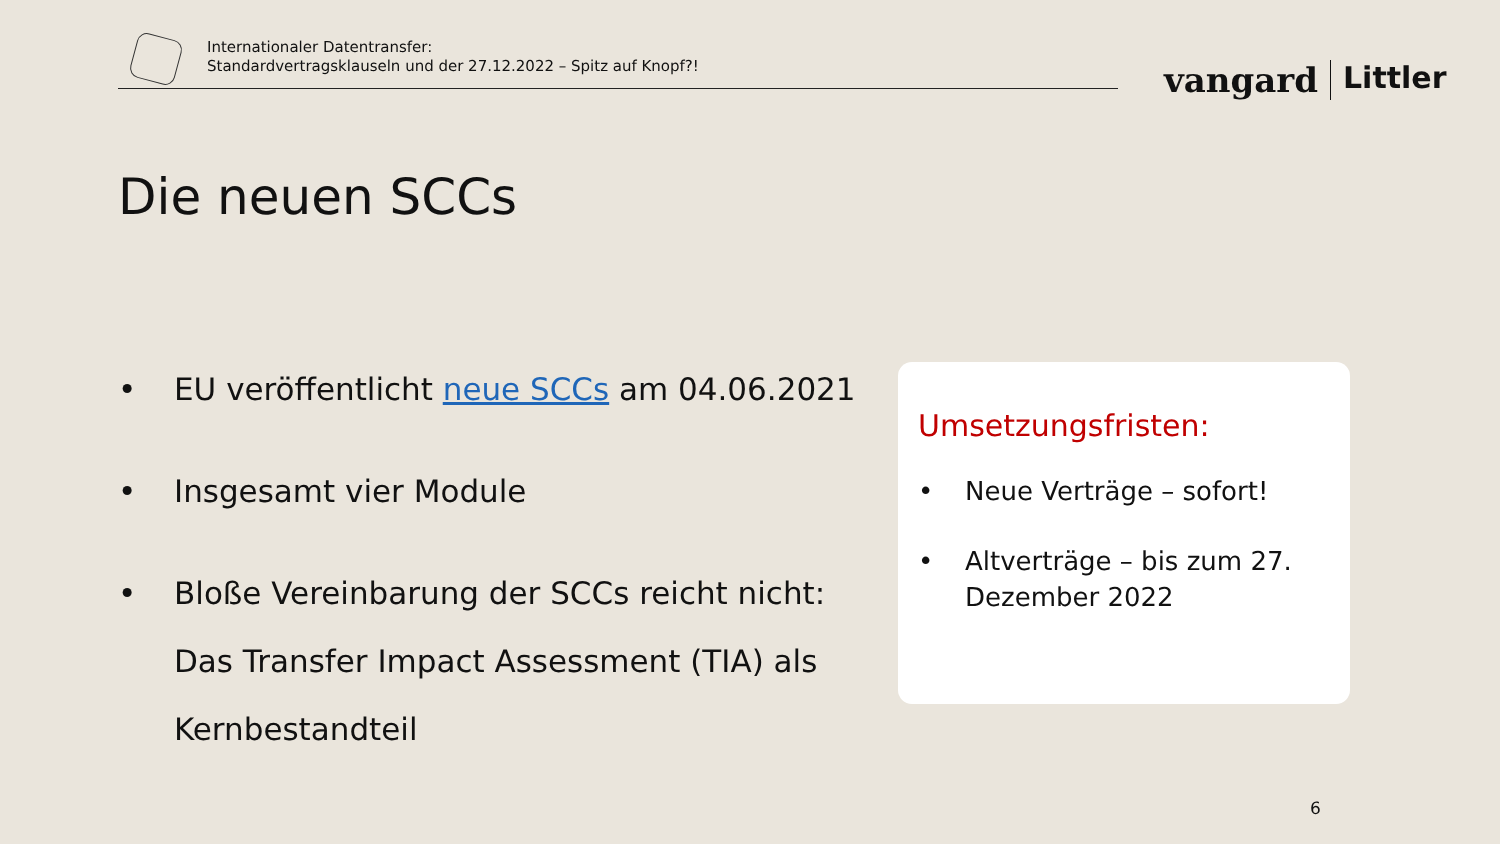Internationaler Datentransfer:
Standardvertragsklauseln und der 27.12.2022 – Spitz auf Knopf?!
vangard Littler
Die neuen SCCs
• EU veröffentlicht neue SCCs am 04.06.2021
• Insgesamt vier Module
• Bloße Vereinbarung der SCCs reicht nicht: Das Transfer Impact Assessment (TIA) als Kernbestandteil
Umsetzungsfristen:
• Neue Verträge – sofort!
• Altverträge – bis zum 27. Dezember 2022
6